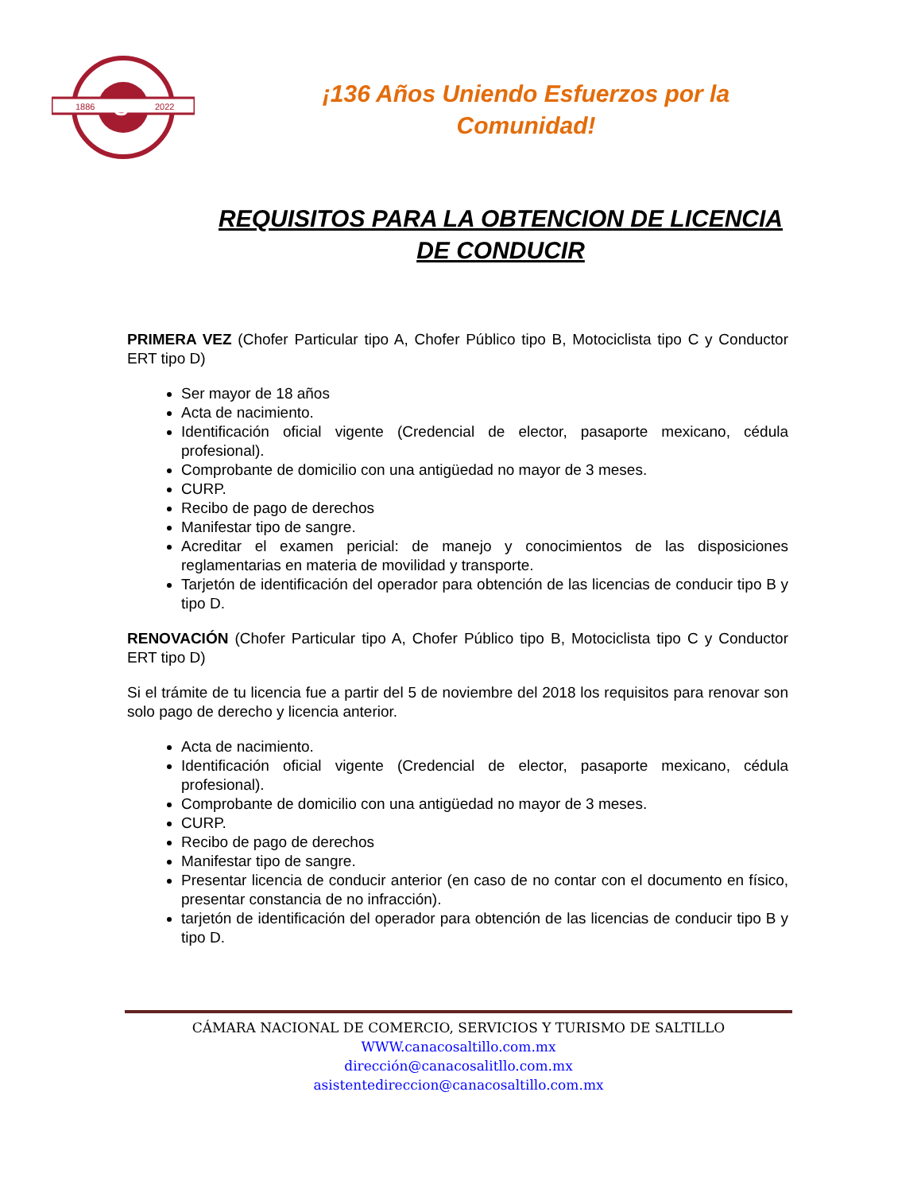1886
2022
S
¡136 Años Uniendo Esfuerzos por la
Comunidad!
REQUISITOS PARA LA OBTENCION DE LICENCIA DE CONDUCIR
PRIMERA VEZ (Chofer Particular tipo A, Chofer Público tipo B, Motociclista tipo C y Conductor ERT tipo D)
Ser mayor de 18 años
Acta de nacimiento.
Identificación oficial vigente (Credencial de elector, pasaporte mexicano, cédula profesional).
Comprobante de domicilio con una antigüedad no mayor de 3 meses.
CURP.
Recibo de pago de derechos
Manifestar tipo de sangre.
Acreditar el examen pericial: de manejo y conocimientos de las disposiciones reglamentarias en materia de movilidad y transporte.
Tarjetón de identificación del operador para obtención de las licencias de conducir tipo B y tipo D.
RENOVACIÓN (Chofer Particular tipo A, Chofer Público tipo B, Motociclista tipo C y Conductor ERT tipo D)
Si el trámite de tu licencia fue a partir del 5 de noviembre del 2018 los requisitos para renovar son solo pago de derecho y licencia anterior.
Acta de nacimiento.
Identificación oficial vigente (Credencial de elector, pasaporte mexicano, cédula profesional).
Comprobante de domicilio con una antigüedad no mayor de 3 meses.
CURP.
Recibo de pago de derechos
Manifestar tipo de sangre.
Presentar licencia de conducir anterior (en caso de no contar con el documento en físico, presentar constancia de no infracción).
tarjetón de identificación del operador para obtención de las licencias de conducir tipo B y tipo D.
CÁMARA NACIONAL DE COMERCIO, SERVICIOS Y TURISMO DE SALTILLO
WWW.canacosaltillo.com.mx
dirección@canacosalitllo.com.mx
asistentedireccion@canacosaltillo.com.mx